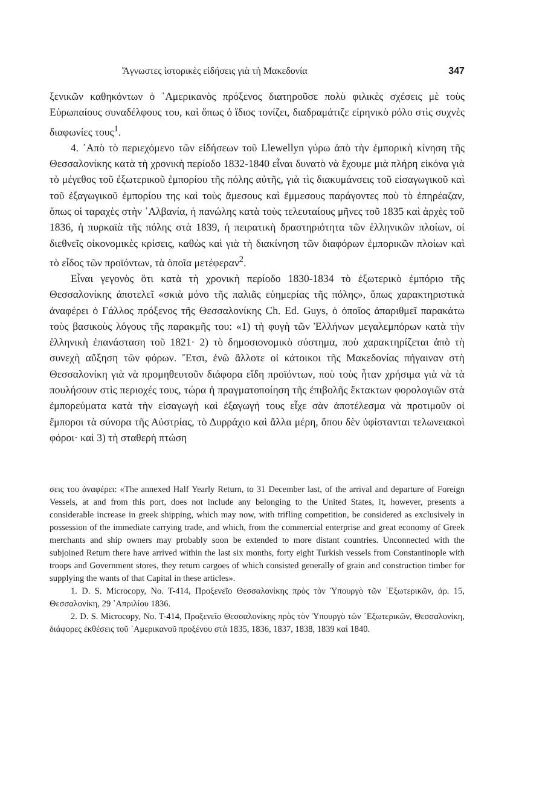Ἄγνωστες ἱστορικὲς εἰδήσεις γιὰ τὴ Μακεδονία 347
ξενικῶν καθηκόντων ὁ ᾿Αμερικανὸς πρόξενος διατηροῦσε πολὺ φιλικὲς σχέσεις μὲ τοὺς Εὐρωπαίους συναδέλφους του, καὶ ὅπως ὁ ἴδιος τονίζει, διαδραμάτιζε εἰρηνικὸ ρόλο στὶς συχνὲς διαφωνίες τους<sup>1</sup>.
4. ᾿Απὸ τὸ περιεχόμενο τῶν εἰδήσεων τοῦ Llewellyn γύρω ἀπὸ τὴν ἐμπορικὴ κίνηση τῆς Θεσσαλονίκης κατὰ τὴ χρονικὴ περίοδο 1832-1840 εἶναι δυνατὸ νὰ ἔχουμε μιὰ πλήρη εἰκόνα γιὰ τὸ μέγεθος τοῦ ἐξωτερικοῦ ἐμπορίου τῆς πόλης αὐτῆς, γιὰ τὶς διακυμάνσεις τοῦ εἰσαγωγικοῦ καὶ τοῦ ἐξαγωγικοῦ ἐμπορίου της καὶ τοὺς ἄμεσους καὶ ἔμμεσους παράγοντες ποὺ τὸ ἐπηρέαζαν, ὅπως οἱ ταραχὲς στὴν ᾿Αλβανία, ἡ πανώλης κατὰ τοὺς τελευταίους μῆνες τοῦ 1835 καὶ ἀρχὲς τοῦ 1836, ἡ πυρκαϊὰ τῆς πόλης στὰ 1839, ἡ πειρατικὴ δραστηριότητα τῶν ἑλληνικῶν πλοίων, οἱ διεθνεῖς οἰκονομικὲς κρίσεις, καθὼς καὶ γιὰ τὴ διακίνηση τῶν διαφόρων ἐμπορικῶν πλοίων καὶ τὸ εἶδος τῶν προϊόντων, τὰ ὁποῖα μετέφεραν<sup>2</sup>.
Εἶναι γεγονὸς ὅτι κατὰ τὴ χρονικὴ περίοδο 1830-1834 τὸ ἐξωτερικὸ ἐμπόριο τῆς Θεσσαλονίκης ἀποτελεῖ «σκιὰ μόνο τῆς παλιᾶς εὐημερίας τῆς πόλης», ὅπως χαρακτηριστικὰ ἀναφέρει ὁ Γάλλος πρόξενος τῆς Θεσσαλονίκης Ch. Ed. Guys, ὁ ὁποῖος ἀπαριθμεῖ παρακάτω τοὺς βασικοὺς λόγους τῆς παρακμῆς του: «1) τὴ φυγὴ τῶν Ἑλλήνων μεγαλεμπόρων κατὰ τὴν ἑλληνικὴ ἐπανάσταση τοῦ 1821· 2) τὸ δημοσιονομικὸ σύστημα, ποὺ χαρακτηρίζεται ἀπὸ τὴ συνεχὴ αὔξηση τῶν φόρων. Ἔτσι, ἐνῶ ἄλλοτε οἱ κάτοικοι τῆς Μακεδονίας πήγαιναν στὴ Θεσσαλονίκη γιὰ νὰ προμηθευτοῦν διάφορα εἴδη προϊόντων, ποὺ τοὺς ἦταν χρήσιμα γιὰ νὰ τὰ πουλήσουν στὶς περιοχές τους, τώρα ἡ πραγματοποίηση τῆς ἐπιβολῆς ἔκτακτων φορολογιῶν στὰ ἐμπορεύματα κατὰ τὴν εἰσαγωγὴ καὶ ἐξαγωγή τους εἶχε σὰν ἀποτέλεσμα νὰ προτιμοῦν οἱ ἔμποροι τὰ σύνορα τῆς Αὐστρίας, τὸ Δυρράχιο καὶ ἄλλα μέρη, ὅπου δὲν ὑφίστανται τελωνειακοὶ φόροι· καὶ 3) τὴ σταθερὴ πτώση
σεις του ἀναφέρει: «The annexed Half Yearly Return, to 31 December last, of the arrival and departure of Foreign Vessels, at and from this port, does not include any belonging to the United States, it, however, presents a considerable increase in greek shipping, which may now, with trifling competition, be considered as exclusively in possession of the immediate carrying trade, and which, from the commercial enterprise and great economy of Greek merchants and ship owners may probably soon be extended to more distant countries. Unconnected with the subjoined Return there have arrived within the last six months, forty eight Turkish vessels from Constantinople with troops and Government stores, they return cargoes of which consisted generally of grain and construction timber for supplying the wants of that Capital in these articles».
1. D. S. Microcopy, No. T-414, Προξενεῖο Θεσσαλονίκης πρὸς τὸν Ὑπουργὸ τῶν ᾿Εξωτερικῶν, ἀρ. 15, Θεσσαλονίκη, 29 ᾿Απριλίου 1836.
2. D. S. Microcopy, No. T-414, Προξενεῖο Θεσσαλονίκης πρὸς τὸν Ὑπουργὸ τῶν ᾿Εξωτερικῶν, Θεσσαλονίκη, διάφορες ἐκθέσεις τοῦ ᾿Αμερικανοῦ προξένου στὰ 1835, 1836, 1837, 1838, 1839 καὶ 1840.